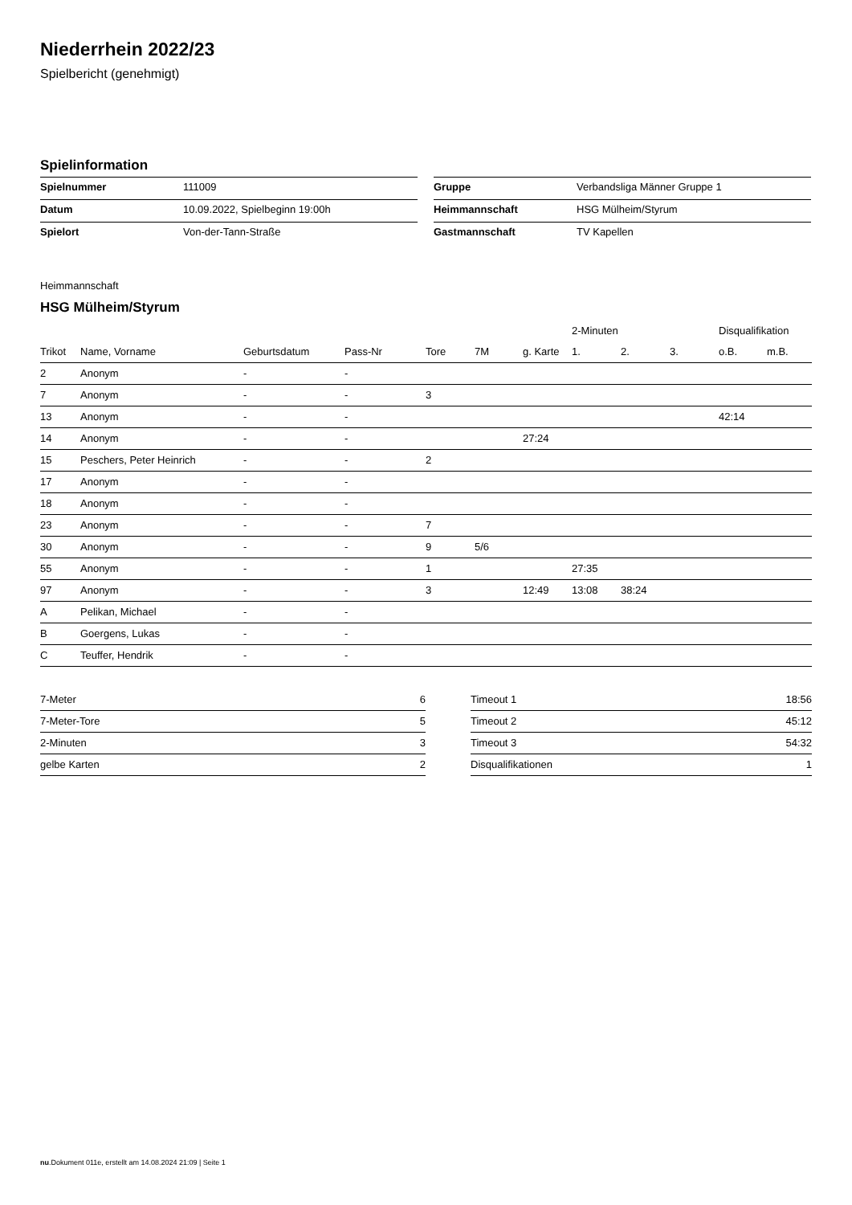Niederrhein 2022/23
Spielbericht (genehmigt)
Spielinformation
| Spielnummer | 111009 |
| Datum | 10.09.2022, Spielbeginn 19:00h |
| Spielort | Von-der-Tann-Straße |
| Gruppe | Verbandsliga Männer Gruppe 1 |
| Heimmannschaft | HSG Mülheim/Styrum |
| Gastmannschaft | TV Kapellen |
Heimmannschaft
HSG Mülheim/Styrum
| | | | | | | | 2-Minuten | | | Disqualifikation | |
| --- | --- | --- | --- | --- | --- | --- | --- | --- | --- | --- | --- |
| Trikot | Name, Vorname | Geburtsdatum | Pass-Nr | Tore | 7M | g. Karte | 1. | 2. | 3. | o.B. | m.B. |
| 2 | Anonym | - | - | | | | | | | | |
| 7 | Anonym | - | - | 3 | | | | | | | |
| 13 | Anonym | - | - | | | | | | | 42:14 | |
| 14 | Anonym | - | - | | | 27:24 | | | | | |
| 15 | Peschers, Peter Heinrich | - | - | 2 | | | | | | | |
| 17 | Anonym | - | - | | | | | | | | |
| 18 | Anonym | - | - | | | | | | | | |
| 23 | Anonym | - | - | 7 | | | | | | | |
| 30 | Anonym | - | - | 9 | 5/6 | | | | | | |
| 55 | Anonym | - | - | 1 | | | 27:35 | | | | |
| 97 | Anonym | - | - | 3 | | 12:49 | 13:08 | 38:24 | | | |
| A | Pelikan, Michael | - | - | | | | | | | | |
| B | Goergens, Lukas | - | - | | | | | | | | |
| C | Teuffer, Hendrik | - | - | | | | | | | | |
| 7-Meter | 6 |
| 7-Meter-Tore | 5 |
| 2-Minuten | 3 |
| gelbe Karten | 2 |
| Timeout 1 | 18:56 |
| Timeout 2 | 45:12 |
| Timeout 3 | 54:32 |
| Disqualifikationen | 1 |
nu.Dokument 011e, erstellt am 14.08.2024 21:09 | Seite 1